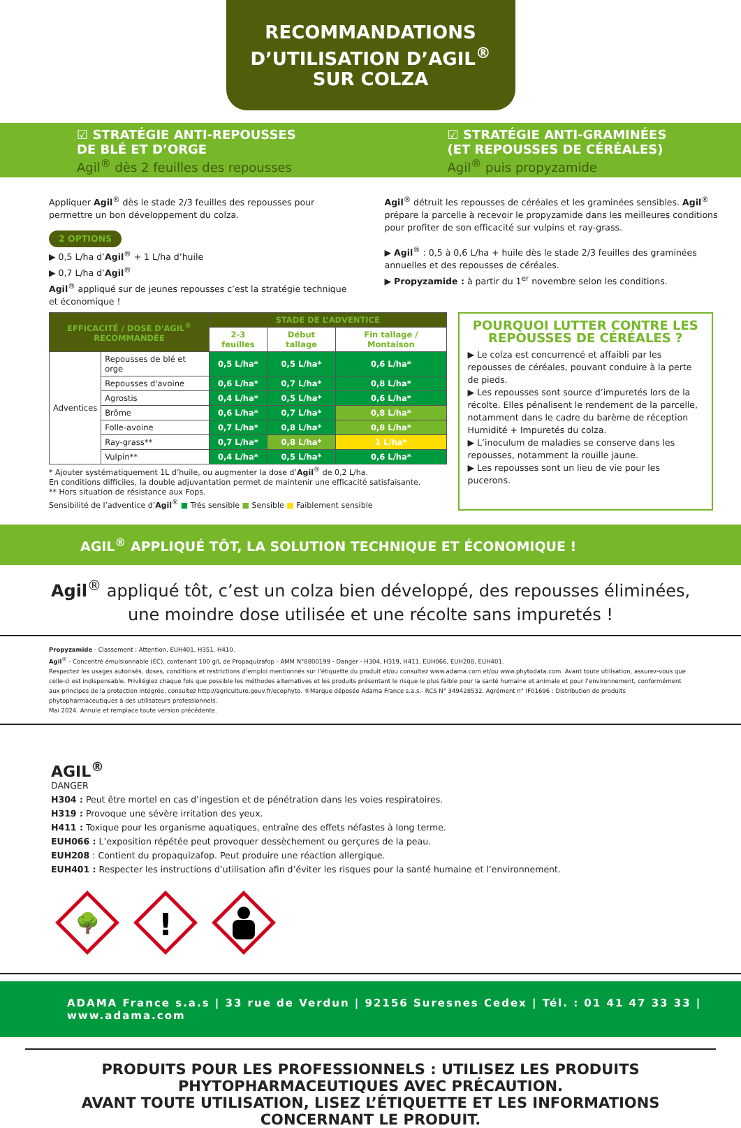RECOMMANDATIONS
D’UTILISATION D’AGIL<sup>®</sup>
SUR COLZA
☑ STRATÉGIE ANTI-REPOUSSES
DE BLÉ ET D’ORGE
Agil<sup>®</sup> dès 2 feuilles des repousses
Appliquer Agil<sup>®</sup> dès le stade 2/3 feuilles des repousses pour permettre un bon développement du colza.
2 OPTIONS
▶ 0,5 L/ha d’Agil<sup>®</sup> + 1 L/ha d’huile
▶ 0,7 L/ha d’Agil<sup>®</sup>
Agil<sup>®</sup> appliqué sur de jeunes repousses c’est la stratégie technique et économique !
☑ STRATÉGIE ANTI-GRAMINÉES
(ET REPOUSSES DE CÉRÉALES)
Agil<sup>®</sup> puis propyzamide
Agil<sup>®</sup> détruit les repousses de céréales et les graminées sensibles. Agil<sup>®</sup> prépare la parcelle à recevoir le propyzamide dans les meilleures conditions pour profiter de son efficacité sur vulpins et ray-grass.
▶ Agil<sup>®</sup> : 0,5 à 0,6 L/ha + huile dès le stade 2/3 feuilles des graminées annuelles et des repousses de céréales.
▶ Propyzamide : à partir du 1<sup>er</sup> novembre selon les conditions.
| EFFICACITÉ / DOSE D'AGIL<sup>®</sup> RECOMMANDÉE | | STADE DE L’ADVENTICE | | |
| --- | --- | --- | --- | --- |
| | | 2-3 feuilles | Début tallage | Fin tallage / Montaison |
| Adventices | Repousses de blé et orge | 0,5 L/ha* | 0,5 L/ha* | 0,6 L/ha* |
| | Repousses d'avoine | 0,6 L/ha* | 0,7 L/ha* | 0,8 L/ha* |
| | Agrostis | 0,4 L/ha* | 0,5 L/ha* | 0,6 L/ha* |
| | Brôme | 0,6 L/ha* | 0,7 L/ha* | 0,8 L/ha* |
| | Folle-avoine | 0,7 L/ha* | 0,8 L/ha* | 0,8 L/ha* |
| | Ray-grass** | 0,7 L/ha* | 0,8 L/ha* | 1 L/ha* |
| | Vulpin** | 0,4 L/ha* | 0,5 L/ha* | 0,6 L/ha* |
* Ajouter systématiquement 1L d’huile, ou augmenter la dose d’Agil<sup>®</sup> de 0,2 L/ha.
En conditions difficiles, la double adjuvantation permet de maintenir une efficacité satisfaisante.
** Hors situation de résistance aux Fops.
Sensibilité de l’adventice d’Agil<sup>®</sup> ■ Trés sensible ■ Sensible ■ Faiblement sensible
POURQUOI LUTTER CONTRE LES REPOUSSES DE CÉRÉALES ?
▶ Le colza est concurrencé et affaibli par les repousses de céréales, pouvant conduire à la perte de pieds.
▶ Les repousses sont source d’impuretés lors de la récolte. Elles pénalisent le rendement de la parcelle, notamment dans le cadre du barème de réception Humidité + Impuretés du colza.
▶ L’inoculum de maladies se conserve dans les repousses, notamment la rouille jaune.
▶ Les repousses sont un lieu de vie pour les pucerons.
AGIL<sup>®</sup> APPLIQUÉ TÔT, LA SOLUTION TECHNIQUE ET ÉCONOMIQUE !
Agil<sup>®</sup> appliqué tôt, c’est un colza bien développé, des repousses éliminées,
une moindre dose utilisée et une récolte sans impuretés !
Propyzamide - Classement : Attention, EUH401, H351, H410.
Agil<sup>®</sup> - Concentré émulsionnable (EC), contenant 100 g/L de Propaquizafop - AMM N°8800199 - Danger - H304, H319, H411, EUH066, EUH208, EUH401.
Respectez les usages autorisés, doses, conditions et restrictions d’emploi mentionnés sur l’étiquette du produit et/ou consultez www.adama.com et/ou www.phytodata.com. Avant toute utilisation, assurez-vous que celle-ci est indispensable. Privilégiez chaque fois que possible les méthodes alternatives et les produits présentant le risque le plus faible pour la santé humaine et animale et pour l’environnement, conformément aux principes de la protection intégrée, consultez http://agriculture.gouv.fr/ecophyto. ®Marque déposée Adama France s.a.s.- RCS N° 349428532. Agrément n° IF01696 : Distribution de produits phytopharmaceutiques à des utilisateurs professionnels.
Mai 2024. Annule et remplace toute version précédente.
AGIL<sup>®</sup>
DANGER
H304 : Peut être mortel en cas d’ingestion et de pénétration dans les voies respiratoires.
H319 : Provoque une sévère irritation des yeux.
H411 : Toxique pour les organisme aquatiques, entraîne des effets néfastes à long terme.
EUH066 : L’exposition répétée peut provoquer dessèchement ou gerçures de la peau.
EUH208 : Contient du propaquizafop. Peut produire une réaction allergique.
EUH401 : Respecter les instructions d’utilisation afin d’éviter les risques pour la santé humaine et l’environnement.
🌳
!
ADAMA France s.a.s | 33 rue de Verdun | 92156 Suresnes Cedex | Tél. : 01 41 47 33 33 | www.adama.com
PRODUITS POUR LES PROFESSIONNELS : UTILISEZ LES PRODUITS PHYTOPHARMACEUTIQUES AVEC PRÉCAUTION.
AVANT TOUTE UTILISATION, LISEZ L’ÉTIQUETTE ET LES INFORMATIONS CONCERNANT LE PRODUIT.